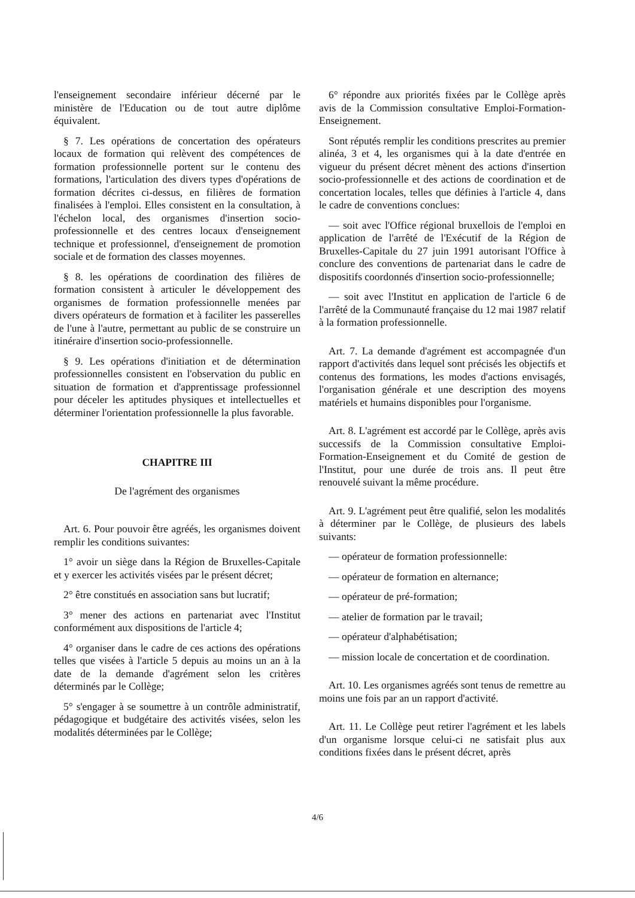l'enseignement secondaire inférieur décerné par le ministère de l'Education ou de tout autre diplôme équivalent.
§ 7. Les opérations de concertation des opérateurs locaux de formation qui relèvent des compétences de formation professionnelle portent sur le contenu des formations, l'articulation des divers types d'opérations de formation décrites ci-dessus, en filières de formation finalisées à l'emploi. Elles consistent en la consultation, à l'échelon local, des organismes d'insertion socio-professionnelle et des centres locaux d'enseignement technique et professionnel, d'enseignement de promotion sociale et de formation des classes moyennes.
§ 8. les opérations de coordination des filières de formation consistent à articuler le développement des organismes de formation professionnelle menées par divers opérateurs de formation et à faciliter les passerelles de l'une à l'autre, permettant au public de se construire un itinéraire d'insertion socio-professionnelle.
§ 9. Les opérations d'initiation et de détermination professionnelles consistent en l'observation du public en situation de formation et d'apprentissage professionnel pour déceler les aptitudes physiques et intellectuelles et déterminer l'orientation professionnelle la plus favorable.
CHAPITRE III
De l'agrément des organismes
Art. 6. Pour pouvoir être agréés, les organismes doivent remplir les conditions suivantes:
1° avoir un siège dans la Région de Bruxelles-Capitale et y exercer les activités visées par le présent décret;
2° être constitués en association sans but lucratif;
3° mener des actions en partenariat avec l'Institut conformément aux dispositions de l'article 4;
4° organiser dans le cadre de ces actions des opérations telles que visées à l'article 5 depuis au moins un an à la date de la demande d'agrément selon les critères déterminés par le Collège;
5° s'engager à se soumettre à un contrôle administratif, pédagogique et budgétaire des activités visées, selon les modalités déterminées par le Collège;
6° répondre aux priorités fixées par le Collège après avis de la Commission consultative Emploi-Formation-Enseignement.
Sont réputés remplir les conditions prescrites au premier alinéa, 3 et 4, les organismes qui à la date d'entrée en vigueur du présent décret mènent des actions d'insertion socio-professionnelle et des actions de coordination et de concertation locales, telles que définies à l'article 4, dans le cadre de conventions conclues:
— soit avec l'Office régional bruxellois de l'emploi en application de l'arrêté de l'Exécutif de la Région de Bruxelles-Capitale du 27 juin 1991 autorisant l'Office à conclure des conventions de partenariat dans le cadre de dispositifs coordonnés d'insertion socio-professionnelle;
— soit avec l'Institut en application de l'article 6 de l'arrêté de la Communauté française du 12 mai 1987 relatif à la formation professionnelle.
Art. 7. La demande d'agrément est accompagnée d'un rapport d'activités dans lequel sont précisés les objectifs et contenus des formations, les modes d'actions envisagés, l'organisation générale et une description des moyens matériels et humains disponibles pour l'organisme.
Art. 8. L'agrément est accordé par le Collège, après avis successifs de la Commission consultative Emploi-Formation-Enseignement et du Comité de gestion de l'Institut, pour une durée de trois ans. Il peut être renouvelé suivant la même procédure.
Art. 9. L'agrément peut être qualifié, selon les modalités à déterminer par le Collège, de plusieurs des labels suivants:
— opérateur de formation professionnelle:
— opérateur de formation en alternance;
— opérateur de pré-formation;
— atelier de formation par le travail;
— opérateur d'alphabétisation;
— mission locale de concertation et de coordination.
Art. 10. Les organismes agréés sont tenus de remettre au moins une fois par an un rapport d'activité.
Art. 11. Le Collège peut retirer l'agrément et les labels d'un organisme lorsque celui-ci ne satisfait plus aux conditions fixées dans le présent décret, après
4/6